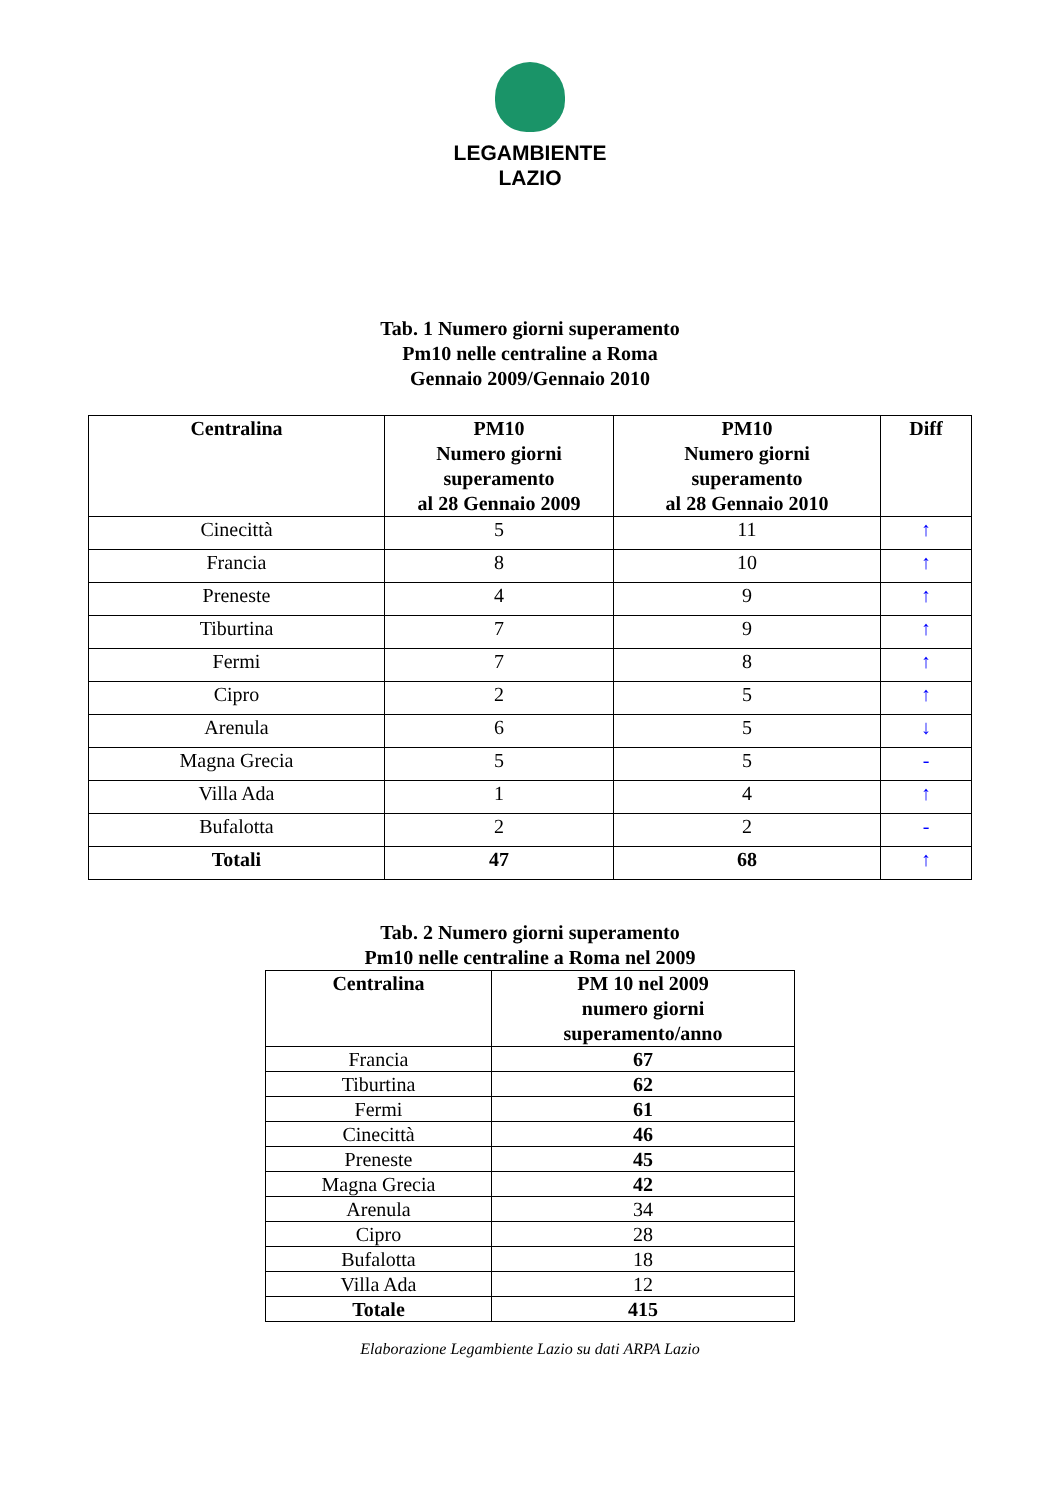LEGAMBIENTE
LAZIO
Tab. 1 Numero giorni superamento
Pm10 nelle centraline a Roma
Gennaio 2009/Gennaio 2010
| Centralina | PM10 Numero giorni superamento al 28 Gennaio 2009 | PM10 Numero giorni superamento al 28 Gennaio 2010 | Diff |
| --- | --- | --- | --- |
| Cinecittà | 5 | 11 | ↑ |
| Francia | 8 | 10 | ↑ |
| Preneste | 4 | 9 | ↑ |
| Tiburtina | 7 | 9 | ↑ |
| Fermi | 7 | 8 | ↑ |
| Cipro | 2 | 5 | ↑ |
| Arenula | 6 | 5 | ↓ |
| Magna Grecia | 5 | 5 | - |
| Villa Ada | 1 | 4 | ↑ |
| Bufalotta | 2 | 2 | - |
| Totali | 47 | 68 | ↑ |
Tab. 2 Numero giorni superamento
Pm10 nelle centraline a Roma nel 2009
| Centralina | PM 10 nel 2009 numero giorni superamento/anno |
| --- | --- |
| Francia | 67 |
| Tiburtina | 62 |
| Fermi | 61 |
| Cinecittà | 46 |
| Preneste | 45 |
| Magna Grecia | 42 |
| Arenula | 34 |
| Cipro | 28 |
| Bufalotta | 18 |
| Villa Ada | 12 |
| Totale | 415 |
Elaborazione Legambiente Lazio su dati ARPA Lazio